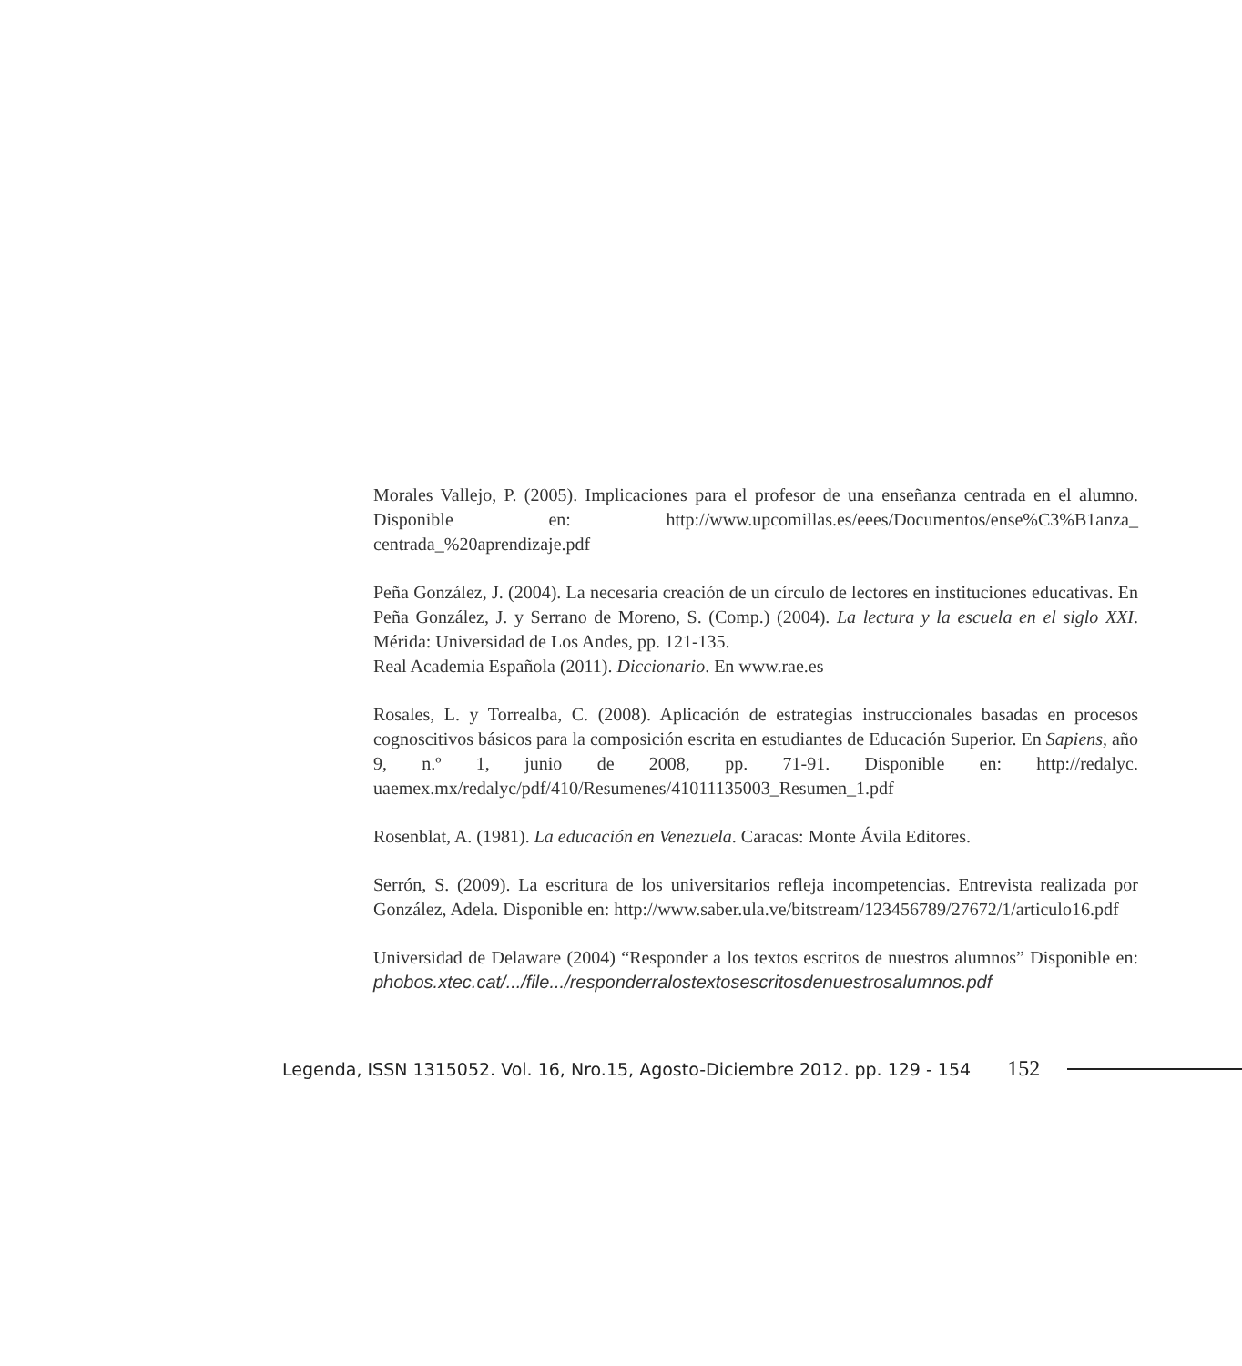Morales Vallejo, P. (2005). Implicaciones para el profesor de una enseñanza centrada en el alumno. Disponible en: http://www.upcomillas.es/eees/Documentos/ense%C3%B1anza_ centrada_%20aprendizaje.pdf
Peña González, J. (2004). La necesaria creación de un círculo de lectores en instituciones educativas. En Peña González, J. y Serrano de Moreno, S. (Comp.) (2004). La lectura y la escuela en el siglo XXI. Mérida: Universidad de Los Andes, pp. 121-135.
Real Academia Española (2011). Diccionario. En www.rae.es
Rosales, L. y Torrealba, C. (2008). Aplicación de estrategias instruccionales basadas en procesos cognoscitivos básicos para la composición escrita en estudiantes de Educación Superior. En Sapiens, año 9, n.º 1, junio de 2008, pp. 71-91. Disponible en: http://redalyc. uaemex.mx/redalyc/pdf/410/Resumenes/41011135003_Resumen_1.pdf
Rosenblat, A. (1981). La educación en Venezuela. Caracas: Monte Ávila Editores.
Serrón, S. (2009). La escritura de los universitarios refleja incompetencias. Entrevista realizada por González, Adela. Disponible en: http://www.saber.ula.ve/bitstream/123456789/27672/1/articulo16.pdf
Universidad de Delaware (2004) “Responder a los textos escritos de nuestros alumnos” Disponible en: phobos.xtec.cat/.../file.../responderralostextosescritosdenuestrosalumnos.pdf
Legenda, ISSN 1315052. Vol. 16, Nro.15, Agosto-Diciembre 2012. pp. 129 - 154 152